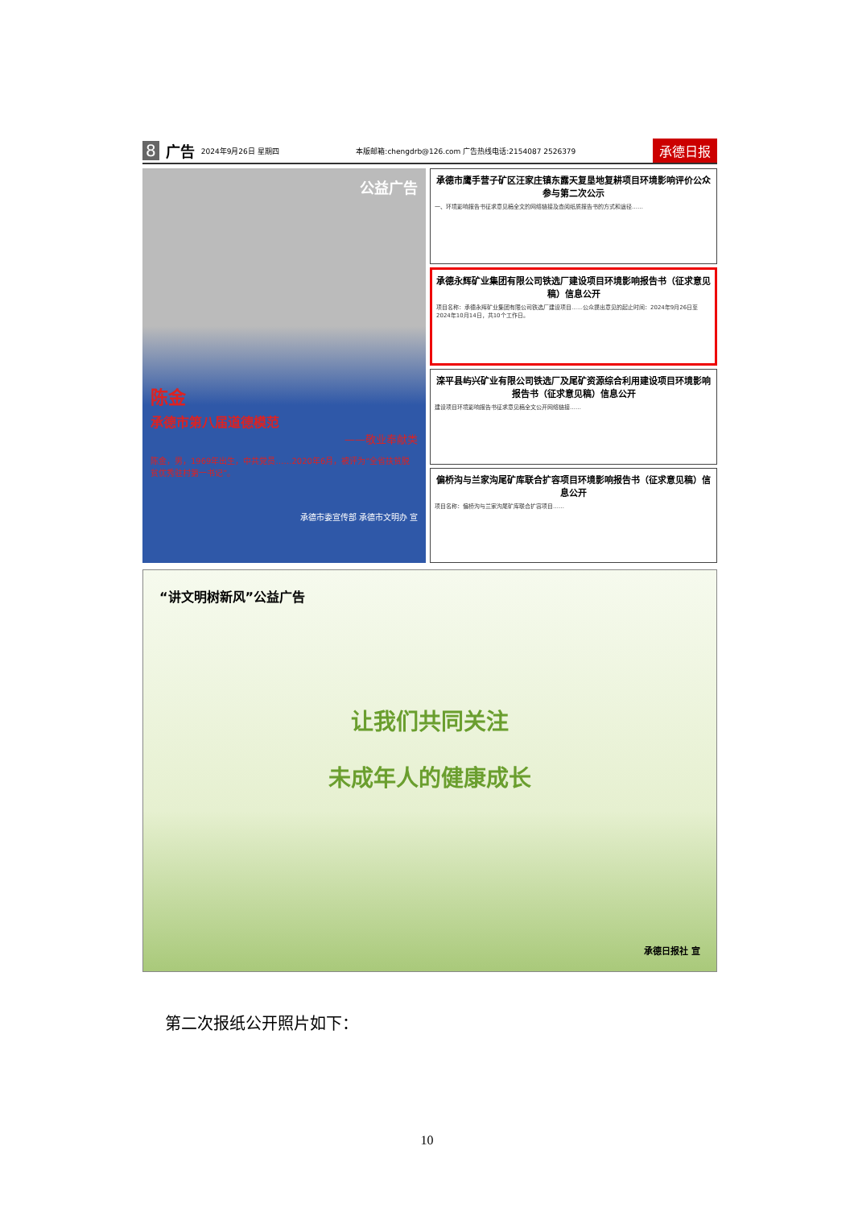8 广告 2024年9月26日 星期四 本版邮箱:chengdrb@126.com 广告热线电话:2154087 2526379 承德日报
公益广告
陈金
承德市第八届道德模范
——敬业奉献类
陈金，男，1969年出生，中共党员……2020年6月，被评为“全省扶贫脱贫优秀驻村第一书记”。
承德市委宣传部 承德市文明办 宣
承德市鹰手营子矿区汪家庄镇东露天复垦地复耕项目环境影响评价公众参与第二次公示
一、环境影响报告书征求意见稿全文的网络链接及查阅纸质报告书的方式和途径……
承德永辉矿业集团有限公司铁选厂建设项目环境影响报告书（征求意见稿）信息公开
项目名称：承德永辉矿业集团有限公司铁选厂建设项目……公众提出意见的起止时间：2024年9月26日至2024年10月14日，共10个工作日。
滦平县屿兴矿业有限公司铁选厂及尾矿资源综合利用建设项目环境影响报告书（征求意见稿）信息公开
建设项目环境影响报告书征求意见稿全文公开网络链接……
偏桥沟与兰家沟尾矿库联合扩容项目环境影响报告书（征求意见稿）信息公开
项目名称：偏桥沟与兰家沟尾矿库联合扩容项目……
“讲文明树新风”公益广告
让我们共同关注
未成年人的健康成长
承德日报社 宣
第二次报纸公开照片如下：
10